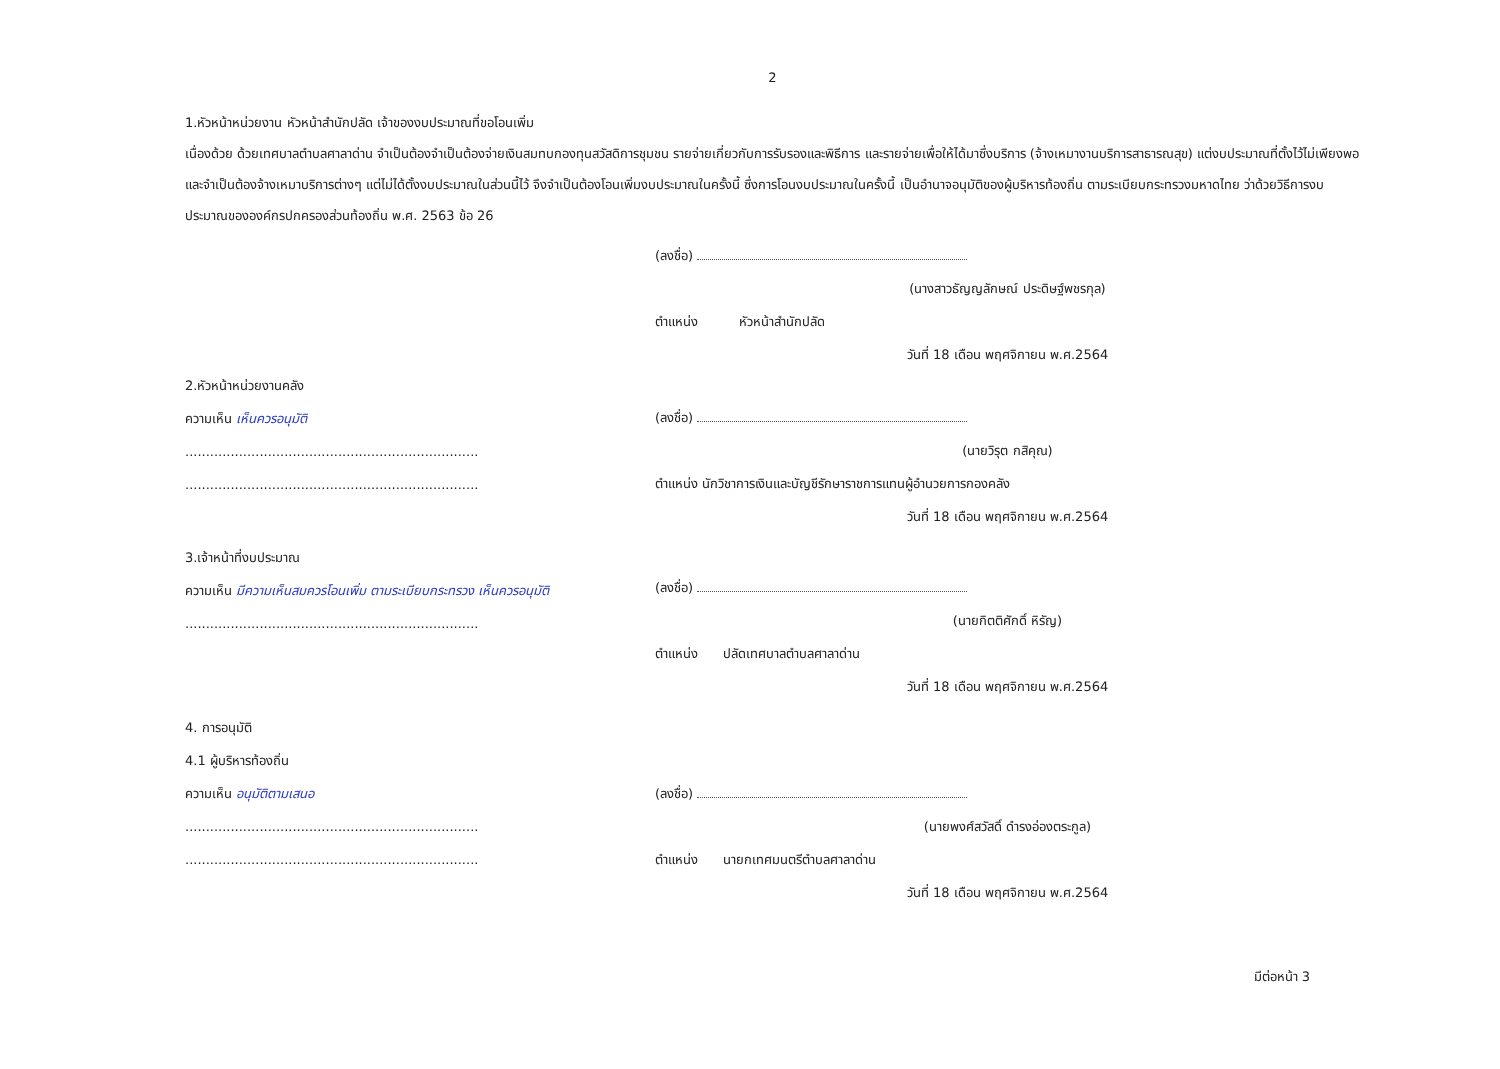2
1.หัวหน้าหน่วยงาน หัวหน้าสำนักปลัด เจ้าของงบประมาณที่ขอโอนเพิ่ม
เนื่องด้วย ด้วยเทศบาลตำบลศาลาด่าน จำเป็นต้องจำเป็นต้องจ่ายเงินสมทบกองทุนสวัสดิการชุมชน รายจ่ายเกี่ยวกับการรับรองและพิธีการ และรายจ่ายเพื่อให้ได้มาซึ่งบริการ (จ้างเหมางานบริการสาธารณสุข) แต่งบประมาณที่ตั้งไว้ไม่เพียงพอ และจำเป็นต้องจ้างเหมาบริการต่างๆ แต่ไม่ได้ตั้งงบประมาณในส่วนนี้ไว้ จึงจำเป็นต้องโอนเพิ่มงบประมาณในครั้งนี้ ซึ่งการโอนงบประมาณในครั้งนี้ เป็นอำนาจอนุมัติของผู้บริหารท้องถิ่น ตามระเบียบกระทรวงมหาดไทย ว่าด้วยวิธีการงบประมาณขององค์กรปกครองส่วนท้องถิ่น พ.ศ. 2563 ข้อ 26
2.หัวหน้าหน่วยงานคลัง
ความเห็น เห็นควรอนุมัติ
.......................................................................
.......................................................................
(ลงชื่อ)
(นางสาวธัญญลักษณ์ ประดิษฐ์พชรกุล)
ตำแหน่ง หัวหน้าสำนักปลัด
วันที่ 18 เดือน พฤศจิกายน พ.ศ.2564
(ลงชื่อ)
(นายวิรุต กสิคุณ)
ตำแหน่ง นักวิชาการเงินและบัญชีรักษาราชการแทนผู้อำนวยการกองคลัง
วันที่ 18 เดือน พฤศจิกายน พ.ศ.2564
3.เจ้าหน้าที่งบประมาณ
ความเห็น มีความเห็นสมควรโอนเพิ่ม ตามระเบียบกระทรวง เห็นควรอนุมัติ
.......................................................................
(ลงชื่อ)
(นายกิตติศักดิ์ หิรัญ)
ตำแหน่ง ปลัดเทศบาลตำบลศาลาด่าน
วันที่ 18 เดือน พฤศจิกายน พ.ศ.2564
4. การอนุมัติ
4.1 ผู้บริหารท้องถิ่น
ความเห็น อนุมัติตามเสนอ
.......................................................................
.......................................................................
(ลงชื่อ)
(นายพงศ์สวัสดิ์ ดำรงอ่องตระกูล)
ตำแหน่ง นายกเทศมนตรีตำบลศาลาด่าน
วันที่ 18 เดือน พฤศจิกายน พ.ศ.2564
มีต่อหน้า 3